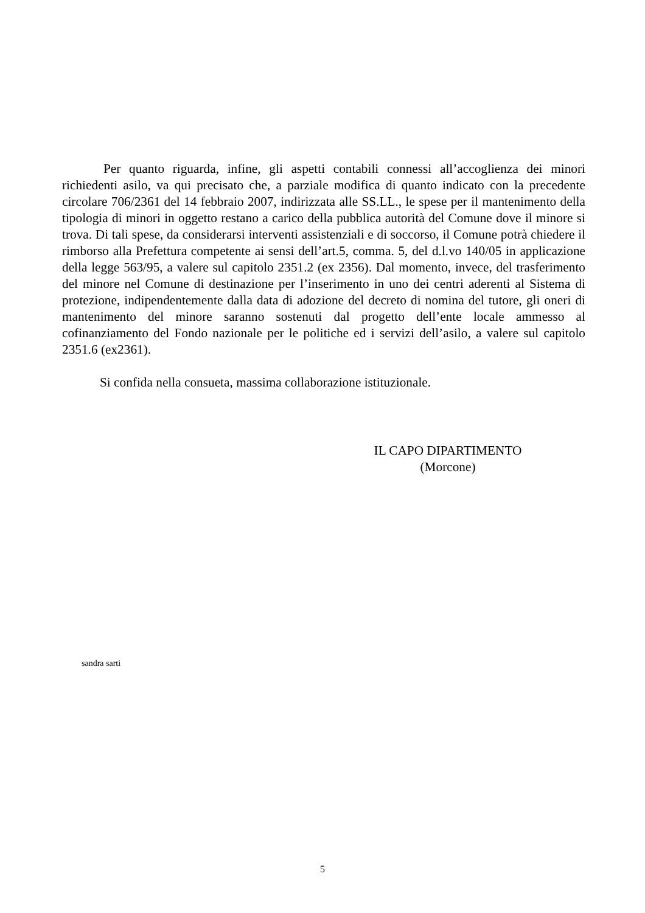Per quanto riguarda, infine, gli aspetti contabili connessi all’accoglienza dei minori richiedenti asilo, va qui precisato che, a parziale modifica di quanto indicato con la precedente circolare 706/2361 del 14 febbraio 2007, indirizzata alle SS.LL., le spese per il mantenimento della tipologia di minori in oggetto restano a carico della pubblica autorità del Comune dove il minore si trova. Di tali spese, da considerarsi interventi assistenziali e di soccorso, il Comune potrà chiedere il rimborso alla Prefettura competente ai sensi dell’art.5, comma. 5, del d.l.vo 140/05 in applicazione della legge 563/95, a valere sul capitolo 2351.2 (ex 2356). Dal momento, invece, del trasferimento del minore nel Comune di destinazione per l’inserimento in uno dei centri aderenti al Sistema di protezione, indipendentemente dalla data di adozione del decreto di nomina del tutore, gli oneri di mantenimento del minore saranno sostenuti dal progetto dell’ente locale ammesso al cofinanziamento del Fondo nazionale per le politiche ed i servizi dell’asilo, a valere sul capitolo 2351.6 (ex2361).
Si confida nella consueta, massima collaborazione istituzionale.
IL CAPO DIPARTIMENTO
(Morcone)
sandra sarti
5